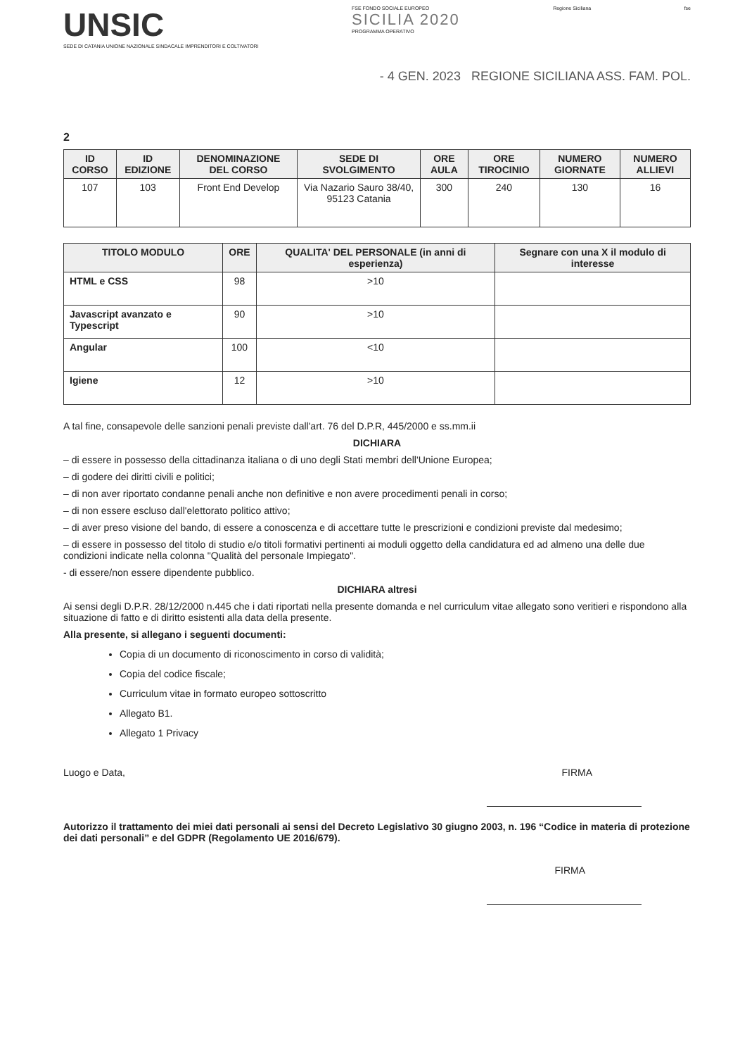UNSIC
SEDE DI CATANIA UNIONE NAZIONALE SINDACALE IMPRENDITORI E COLTIVATORI
FSE FONDO SOCIALE EUROPEO
SICILIA 2020
PROGRAMMA OPERATIVO
Regione Siciliana fse
- 4 GEN. 2023 REGIONE SICILIANA ASS. FAM. POL.
2
| ID CORSO | ID EDIZIONE | DENOMINAZIONE DEL CORSO | SEDE DI SVOLGIMENTO | ORE AULA | ORE TIROCINIO | NUMERO GIORNATE | NUMERO ALLIEVI |
| --- | --- | --- | --- | --- | --- | --- | --- |
| 107 | 103 | Front End Develop | Via Nazario Sauro 38/40, 95123 Catania | 300 | 240 | 130 | 16 |
| TITOLO MODULO | ORE | QUALITA' DEL PERSONALE (in anni di esperienza) | Segnare con una X il modulo di interesse |
| --- | --- | --- | --- |
| HTML e CSS | 98 | >10 | |
| Javascript avanzato e Typescript | 90 | >10 | |
| Angular | 100 | <10 | |
| Igiene | 12 | >10 | |
A tal fine, consapevole delle sanzioni penali previste dall'art. 76 del D.P.R, 445/2000 e ss.mm.ii
DICHIARA
– di essere in possesso della cittadinanza italiana o di uno degli Stati membri dell'Unione Europea;
– di godere dei diritti civili e politici;
– di non aver riportato condanne penali anche non definitive e non avere procedimenti penali in corso;
– di non essere escluso dall'elettorato politico attivo;
– di aver preso visione del bando, di essere a conoscenza e di accettare tutte le prescrizioni e condizioni previste dal medesimo;
– di essere in possesso del titolo di studio e/o titoli formativi pertinenti ai moduli oggetto della candidatura ed ad almeno una delle due condizioni indicate nella colonna "Qualità del personale Impiegato".
- di essere/non essere dipendente pubblico.
DICHIARA altresi
Ai sensi degli D.P.R. 28/12/2000 n.445 che i dati riportati nella presente domanda e nel curriculum vitae allegato sono veritieri e rispondono alla situazione di fatto e di diritto esistenti alla data della presente.
Alla presente, si allegano i seguenti documenti:
Copia di un documento di riconoscimento in corso di validità;
Copia del codice fiscale;
Curriculum vitae in formato europeo sottoscritto
Allegato B1.
Allegato 1 Privacy
Luogo e Data, FIRMA
Autorizzo il trattamento dei miei dati personali ai sensi del Decreto Legislativo 30 giugno 2003, n. 196 “Codice in materia di protezione dei dati personali” e del GDPR (Regolamento UE 2016/679).
FIRMA